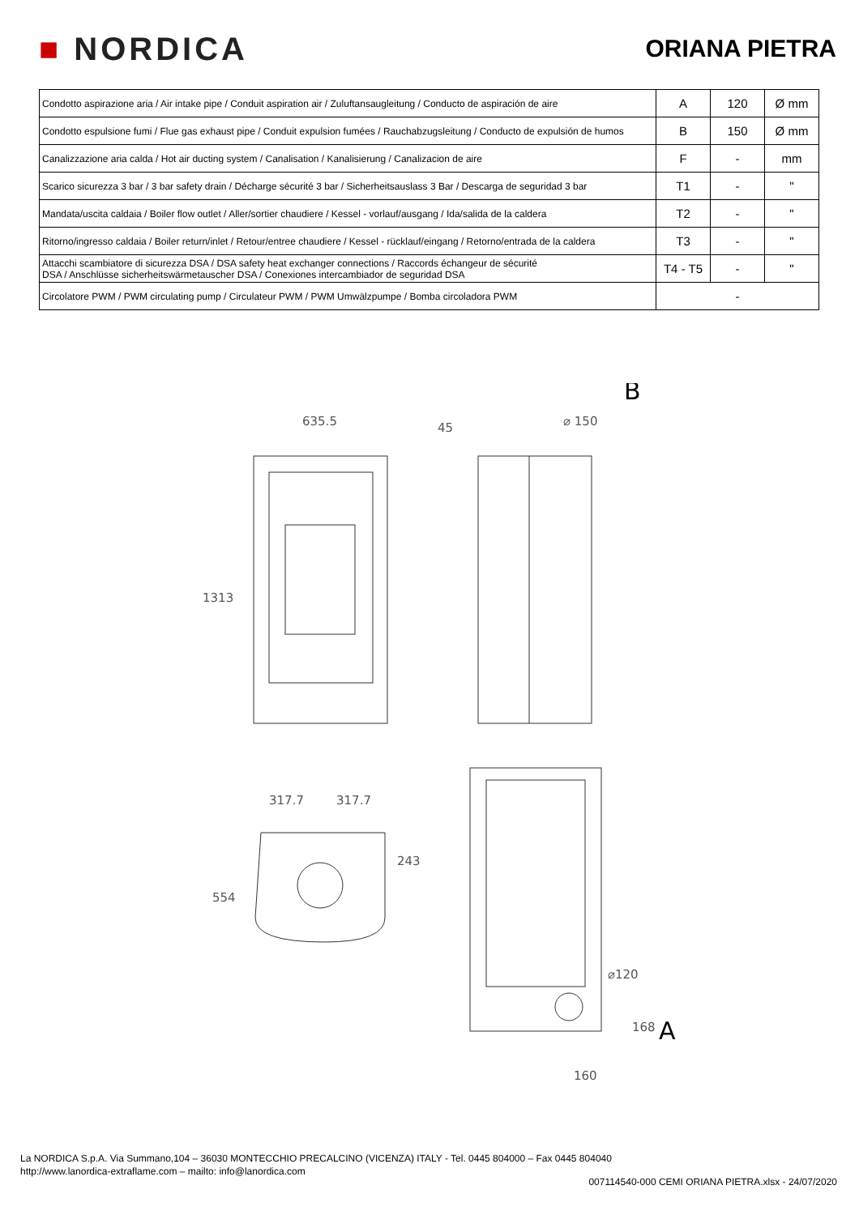■ NORDICA
ORIANA PIETRA
| Condotto aspirazione aria / Air intake pipe / Conduit aspiration air / Zuluftansaugleitung / Conducto de aspiración de aire | A | 120 | Ø mm |
| Condotto espulsione fumi / Flue gas exhaust pipe / Conduit expulsion fumées / Rauchabzugsleitung / Conducto de expulsión de humos | B | 150 | Ø mm |
| Canalizzazione aria calda / Hot air ducting system / Canalisation / Kanalisierung / Canalizacion de aire | F | - | mm |
| Scarico sicurezza 3 bar / 3 bar safety drain / Décharge sécurité 3 bar / Sicherheitsauslass 3 Bar / Descarga de seguridad 3 bar | T1 | - | " |
| Mandata/uscita caldaia / Boiler flow outlet / Aller/sortier chaudiere / Kessel - vorlauf/ausgang / Ida/salida de la caldera | T2 | - | " |
| Ritorno/ingresso caldaia / Boiler return/inlet / Retour/entree chaudiere / Kessel - rücklauf/eingang / Retorno/entrada de la caldera | T3 | - | " |
| Attacchi scambiatore di sicurezza DSA / DSA safety heat exchanger connections / Raccords échangeur de sécurité DSA / Anschlüsse sicherheitswärmetauscher DSA / Conexiones intercambiador de seguridad DSA | T4 - T5 | - | " |
| Circolatore PWM / PWM circulating pump / Circulateur PWM / PWM Umwälzpumpe / Bomba circoladora PWM | - | | |
B
635.5
⌀ 150
45
1313
317.7
317.7
243
554
⌀120
168
A
160
La NORDICA S.p.A. Via Summano,104 – 36030 MONTECCHIO PRECALCINO (VICENZA) ITALY - Tel. 0445 804000 – Fax 0445 804040
http://www.lanordica-extraflame.com – mailto: info@lanordica.com
007114540-000 CEMI ORIANA PIETRA.xlsx - 24/07/2020